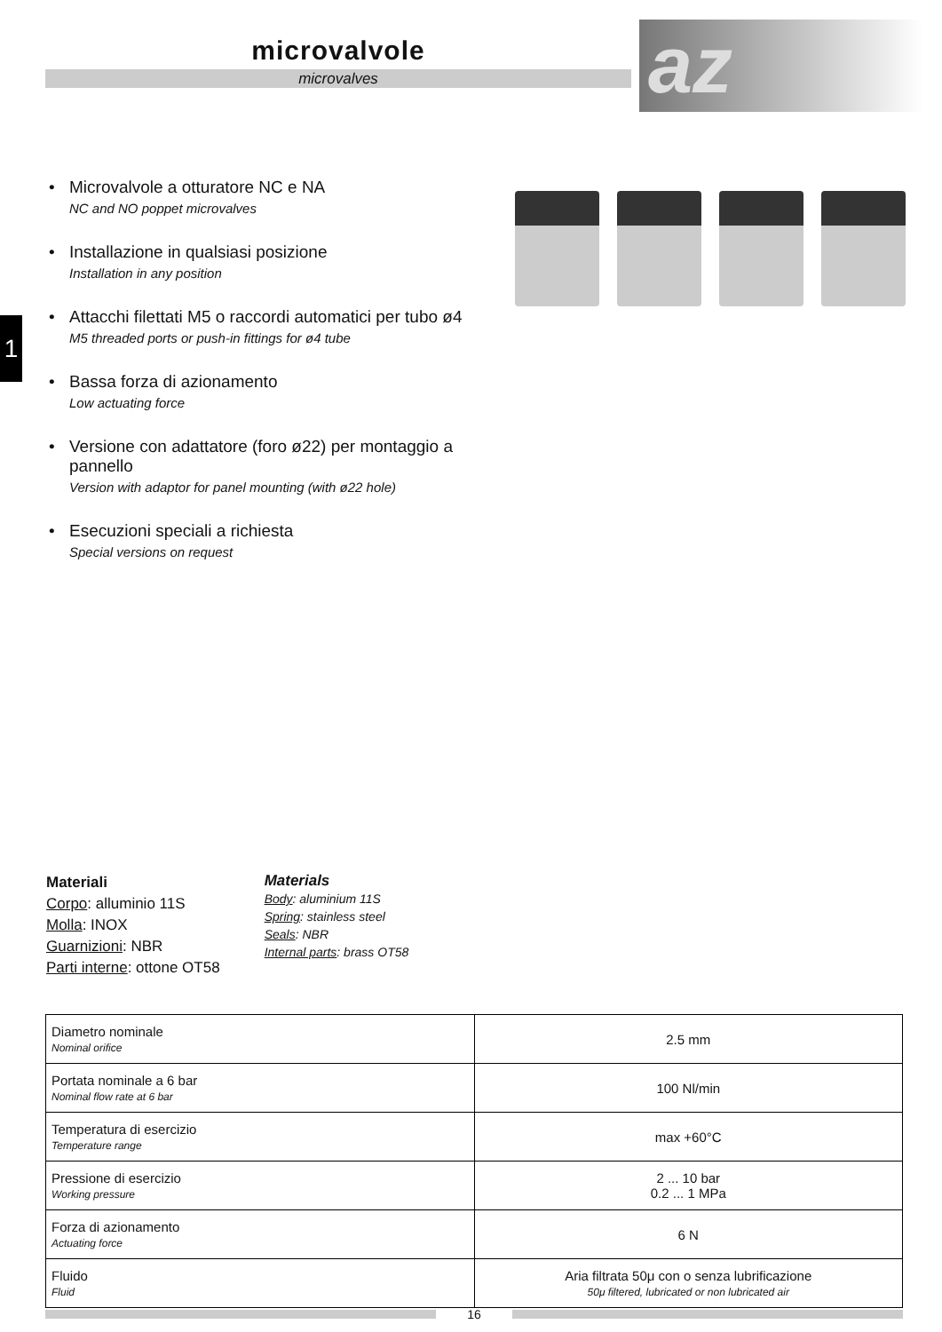microvalvole
microvalves
az
1
• Microvalvole a otturatore NC e NA
NC and NO poppet microvalves
• Installazione in qualsiasi posizione
Installation in any position
• Attacchi filettati M5 o raccordi automatici per tubo ø4
M5 threaded ports or push-in fittings for ø4 tube
• Bassa forza di azionamento
Low actuating force
• Versione con adattatore (foro ø22) per montaggio a pannello
Version with adaptor for panel mounting (with ø22 hole)
• Esecuzioni speciali a richiesta
Special versions on request
Materiali
Corpo: alluminio 11S
Molla: INOX
Guarnizioni: NBR
Parti interne: ottone OT58
Materials
Body: aluminium 11S
Spring: stainless steel
Seals: NBR
Internal parts: brass OT58
| Diametro nominale Nominal orifice | 2.5 mm |
| Portata nominale a 6 bar Nominal flow rate at 6 bar | 100 Nl/min |
| Temperatura di esercizio Temperature range | max +60°C |
| Pressione di esercizio Working pressure | 2 ... 10 bar 0.2 ... 1 MPa |
| Forza di azionamento Actuating force | 6 N |
| Fluido Fluid | Aria filtrata 50μ con o senza lubrificazione 50μ filtered, lubricated or non lubricated air |
16